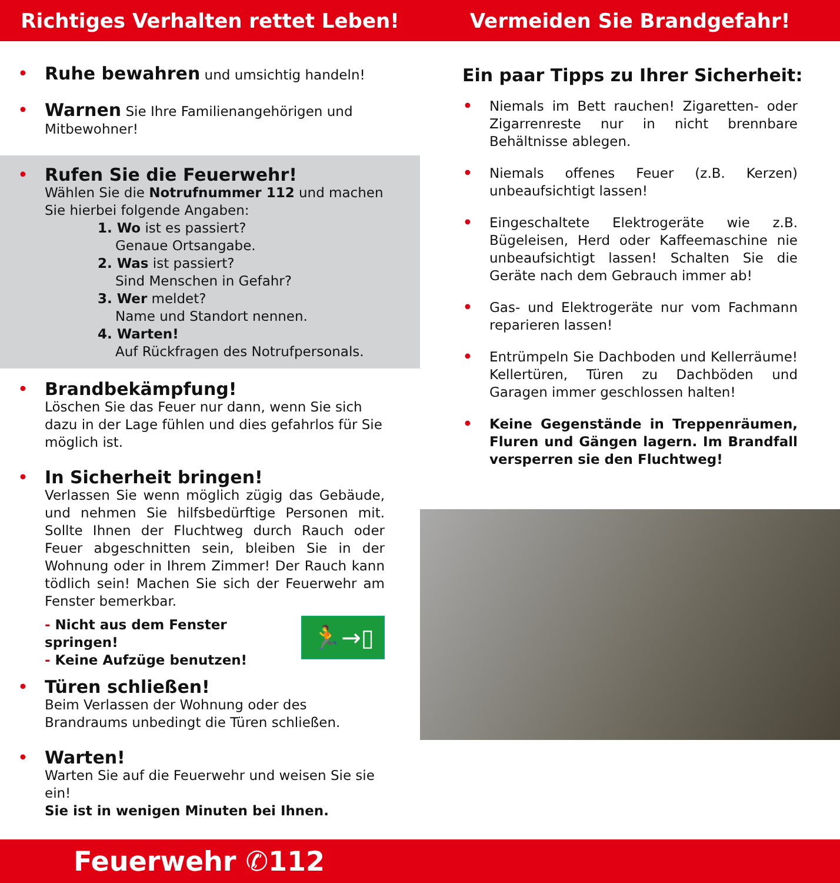Richtiges Verhalten rettet Leben!
Vermeiden Sie Brandgefahr!
• Ruhe bewahren und umsichtig handeln!
• Warnen Sie Ihre Familienangehörigen und Mitbewohner!
• Rufen Sie die Feuerwehr!
Wählen Sie die Notrufnummer 112 und machen Sie hierbei folgende Angaben:
1. Wo ist es passiert?
Genaue Ortsangabe.
2. Was ist passiert?
Sind Menschen in Gefahr?
3. Wer meldet?
Name und Standort nennen.
4. Warten!
Auf Rückfragen des Notrufpersonals.
• Brandbekämpfung!
Löschen Sie das Feuer nur dann, wenn Sie sich dazu in der Lage fühlen und dies gefahrlos für Sie möglich ist.
• In Sicherheit bringen!
Verlassen Sie wenn möglich zügig das Gebäude, und nehmen Sie hilfsbedürftige Personen mit. Sollte Ihnen der Fluchtweg durch Rauch oder Feuer abgeschnitten sein, bleiben Sie in der Wohnung oder in Ihrem Zimmer! Der Rauch kann tödlich sein! Machen Sie sich der Feuerwehr am Fenster bemerkbar.
- Nicht aus dem Fenster springen!
- Keine Aufzüge benutzen!
🏃→▯
• Türen schließen!
Beim Verlassen der Wohnung oder des Brandraums unbedingt die Türen schließen.
• Warten!
Warten Sie auf die Feuerwehr und weisen Sie sie ein!
Sie ist in wenigen Minuten bei Ihnen.
Ein paar Tipps zu Ihrer Sicherheit:
•
Niemals im Bett rauchen! Zigaretten- oder Zigarrenreste nur in nicht brennbare Behältnisse ablegen.
•
Niemals offenes Feuer (z.B. Kerzen) unbeaufsichtigt lassen!
•
Eingeschaltete Elektrogeräte wie z.B. Bügeleisen, Herd oder Kaffeemaschine nie unbeaufsichtigt lassen! Schalten Sie die Geräte nach dem Gebrauch immer ab!
•
Gas- und Elektrogeräte nur vom Fachmann reparieren lassen!
•
Entrümpeln Sie Dachboden und Kellerräume! Kellertüren, Türen zu Dachböden und Garagen immer geschlossen halten!
•
Keine Gegenstände in Treppenräumen, Fluren und Gängen lagern. Im Brandfall versperren sie den Fluchtweg!
Feuerwehr ✆112